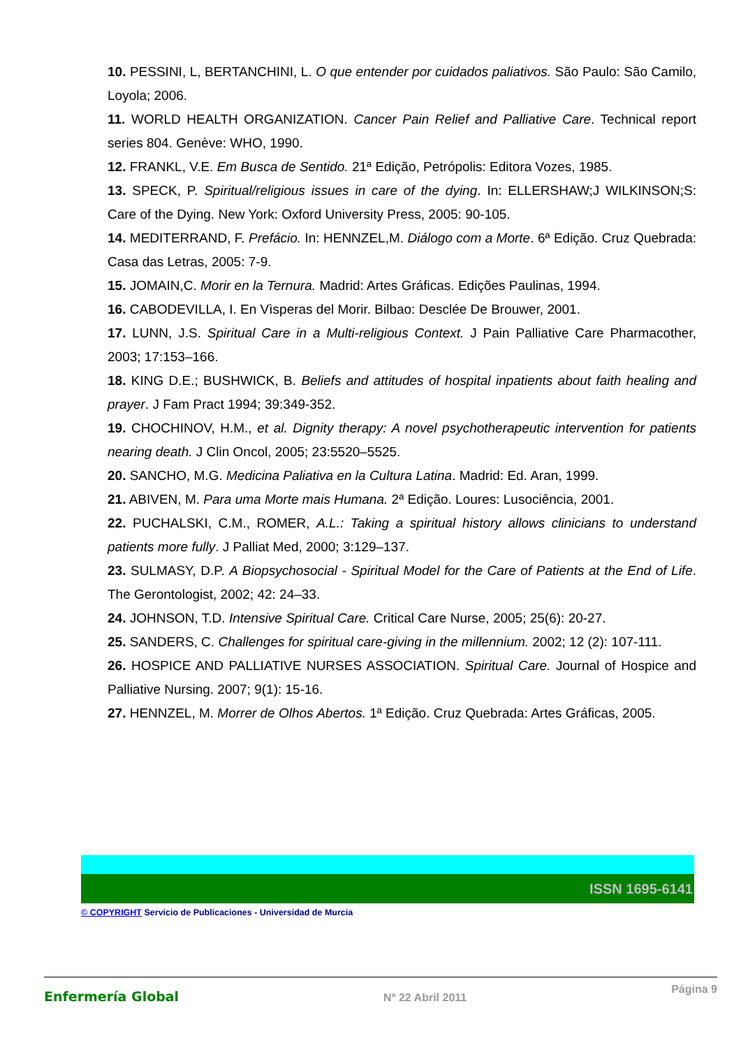10. PESSINI, L, BERTANCHINI, L. O que entender por cuidados paliativos. São Paulo: São Camilo, Loyola; 2006.
11. WORLD HEALTH ORGANIZATION. Cancer Pain Relief and Palliative Care. Technical report series 804. Genève: WHO, 1990.
12. FRANKL, V.E. Em Busca de Sentido. 21ª Edição, Petrópolis: Editora Vozes, 1985.
13. SPECK, P. Spiritual/religious issues in care of the dying. In: ELLERSHAW;J WILKINSON;S: Care of the Dying. New York: Oxford University Press, 2005: 90-105.
14. MEDITERRAND, F. Prefácio. In: HENNZEL,M. Diálogo com a Morte. 6ª Edição. Cruz Quebrada: Casa das Letras, 2005: 7-9.
15. JOMAIN,C. Morir en la Ternura. Madrid: Artes Gráficas. Edições Paulinas, 1994.
16. CABODEVILLA, I. En Vìsperas del Morir. Bilbao: Desclée De Brouwer, 2001.
17. LUNN, J.S. Spiritual Care in a Multi-religious Context. J Pain Palliative Care Pharmacother, 2003; 17:153–166.
18. KING D.E.; BUSHWICK, B. Beliefs and attitudes of hospital inpatients about faith healing and prayer. J Fam Pract 1994; 39:349-352.
19. CHOCHINOV, H.M., et al. Dignity therapy: A novel psychotherapeutic intervention for patients nearing death. J Clin Oncol, 2005; 23:5520–5525.
20. SANCHO, M.G. Medicina Paliativa en la Cultura Latina. Madrid: Ed. Aran, 1999.
21. ABIVEN, M. Para uma Morte mais Humana. 2ª Edição. Loures: Lusociência, 2001.
22. PUCHALSKI, C.M., ROMER, A.L.: Taking a spiritual history allows clinicians to understand patients more fully. J Palliat Med, 2000; 3:129–137.
23. SULMASY, D.P. A Biopsychosocial - Spiritual Model for the Care of Patients at the End of Life. The Gerontologist, 2002; 42: 24–33.
24. JOHNSON, T.D. Intensive Spiritual Care. Critical Care Nurse, 2005; 25(6): 20-27.
25. SANDERS, C. Challenges for spiritual care-giving in the millennium. 2002; 12 (2): 107-111.
26. HOSPICE AND PALLIATIVE NURSES ASSOCIATION. Spiritual Care. Journal of Hospice and Palliative Nursing. 2007; 9(1): 15-16.
27. HENNZEL, M. Morrer de Olhos Abertos. 1ª Edição. Cruz Quebrada: Artes Gráficas, 2005.
ISSN 1695-6141
© COPYRIGHT Servicio de Publicaciones - Universidad de Murcia
Enfermería Global
Nº 22 Abril 2011
Página 9